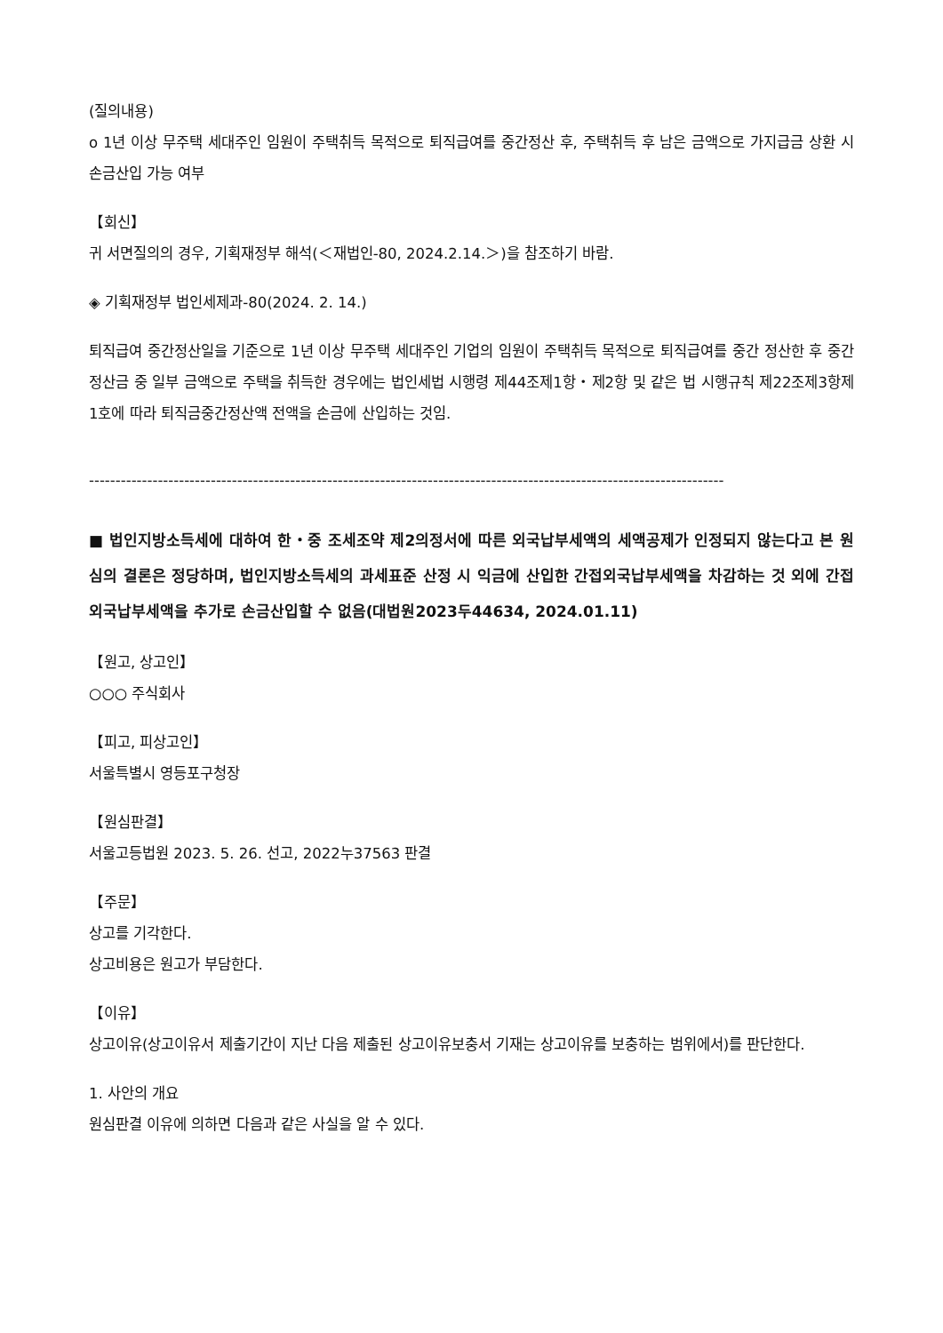(질의내용)
o 1년 이상 무주택 세대주인 임원이 주택취득 목적으로 퇴직급여를 중간정산 후, 주택취득 후 남은 금액으로 가지급금 상환 시 손금산입 가능 여부
【회신】
귀 서면질의의 경우, 기획재정부 해석(＜재법인-80, 2024.2.14.＞)을 참조하기 바람.
◈ 기획재정부 법인세제과-80(2024. 2. 14.)
퇴직급여 중간정산일을 기준으로 1년 이상 무주택 세대주인 기업의 임원이 주택취득 목적으로 퇴직급여를 중간 정산한 후 중간정산금 중 일부 금액으로 주택을 취득한 경우에는 법인세법 시행령 제44조제1항・제2항 및 같은 법 시행규칙 제22조제3항제1호에 따라 퇴직금중간정산액 전액을 손금에 산입하는 것임.
------------------------------------------------------------------------------------------------------------------------
■ 법인지방소득세에 대하여 한・중 조세조약 제2의정서에 따른 외국납부세액의 세액공제가 인정되지 않는다고 본 원심의 결론은 정당하며, 법인지방소득세의 과세표준 산정 시 익금에 산입한 간접외국납부세액을 차감하는 것 외에 간접외국납부세액을 추가로 손금산입할 수 없음(대법원2023두44634, 2024.01.11)
【원고, 상고인】
○○○ 주식회사
【피고, 피상고인】
서울특별시 영등포구청장
【원심판결】
서울고등법원 2023. 5. 26. 선고, 2022누37563 판결
【주문】
상고를 기각한다.
상고비용은 원고가 부담한다.
【이유】
상고이유(상고이유서 제출기간이 지난 다음 제출된 상고이유보충서 기재는 상고이유를 보충하는 범위에서)를 판단한다.
1. 사안의 개요
원심판결 이유에 의하면 다음과 같은 사실을 알 수 있다.